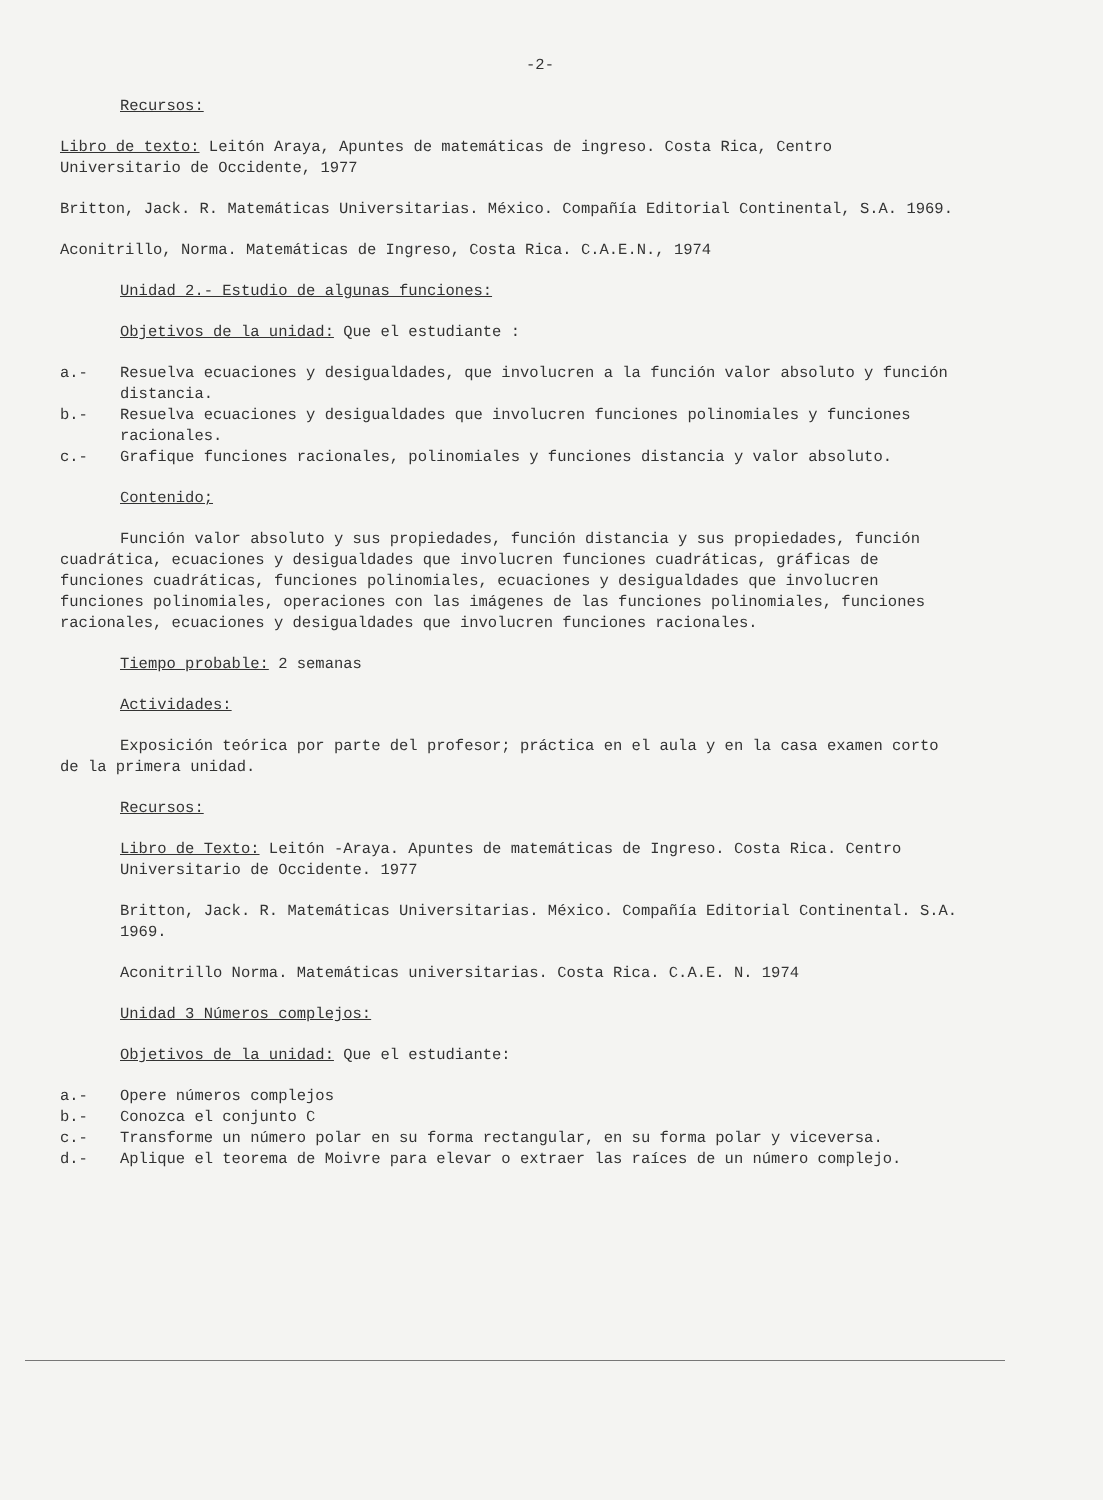-2-
Recursos:
Libro de texto: Leitón Araya, Apuntes de matemáticas de ingreso. Costa Rica, Centro Universitario de Occidente, 1977
Britton, Jack. R. Matemáticas Universitarias. México. Compañía Editorial Continental, S.A. 1969.
Aconitrillo, Norma. Matemáticas de Ingreso, Costa Rica. C.A.E.N., 1974
Unidad 2.- Estudio de algunas funciones:
Objetivos de la unidad: Que el estudiante :
a.- Resuelva ecuaciones y desigualdades, que involucren a la función valor absoluto y función distancia.
b.- Resuelva ecuaciones y desigualdades que involucren funciones polinomiales y funciones racionales.
c.- Grafique funciones racionales, polinomiales y funciones distancia y valor absoluto.
Contenido;
Función valor absoluto y sus propiedades, función distancia y sus propiedades, función cuadrática, ecuaciones y desigualdades que involucren funciones cuadráticas, gráficas de funciones cuadráticas, funciones polinomiales, ecuaciones y desigualdades que involucren funciones polinomiales, operaciones con las imágenes de las funciones polinomiales, funciones racionales, ecuaciones y desigualdades que involucren funciones racionales.
Tiempo probable: 2 semanas
Actividades:
Exposición teórica por parte del profesor; práctica en el aula y en la casa examen corto de la primera unidad.
Recursos:
Libro de Texto: Leitón -Araya. Apuntes de matemáticas de Ingreso. Costa Rica. Centro Universitario de Occidente. 1977
Britton, Jack. R. Matemáticas Universitarias. México. Compañía Editorial Continental. S.A. 1969.
Aconitrillo Norma. Matemáticas universitarias. Costa Rica. C.A.E. N. 1974
Unidad 3 Números complejos:
Objetivos de la unidad: Que el estudiante:
a.- Opere números complejos
b.- Conozca el conjunto C
c.- Transforme un número polar en su forma rectangular, en su forma polar y viceversa.
d.- Aplique el teorema de Moivre para elevar o extraer las raíces de un número complejo.